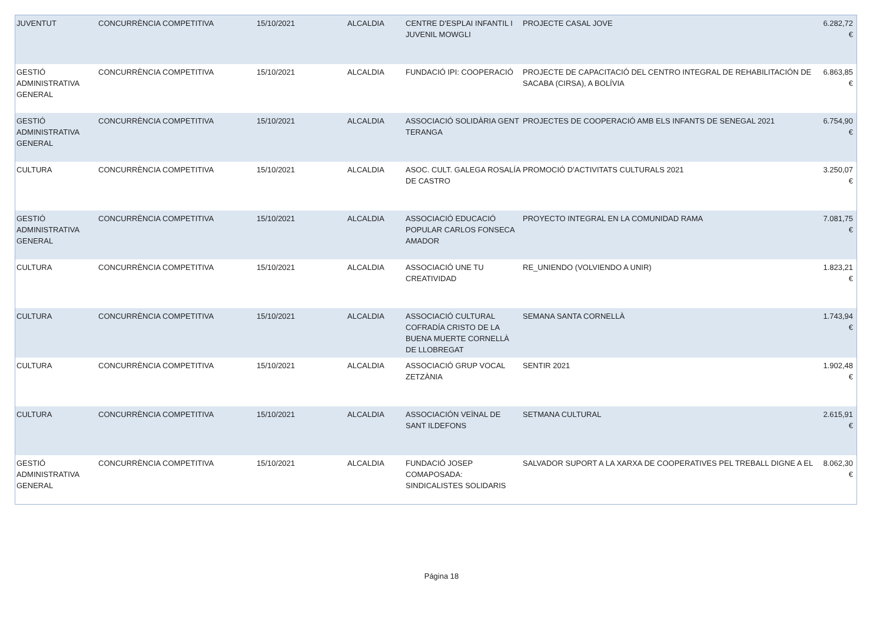| JUVENTUT | CONCURRÈNCIA COMPETITIVA | 15/10/2021 | ALCALDIA | CENTRE D'ESPLAI INFANTIL I JUVENIL MOWGLI | PROJECTE CASAL JOVE | 6.282,72 € |
| GESTIÓ ADMINISTRATIVA GENERAL | CONCURRÈNCIA COMPETITIVA | 15/10/2021 | ALCALDIA | FUNDACIÓ IPI: COOPERACIÓ | PROJECTE DE CAPACITACIÓ DEL CENTRO INTEGRAL DE REHABILITACIÓN DE SACABA (CIRSA), A BOLÍVIA | 6.863,85 € |
| GESTIÓ ADMINISTRATIVA GENERAL | CONCURRÈNCIA COMPETITIVA | 15/10/2021 | ALCALDIA | ASSOCIACIÓ SOLIDÀRIA GENT TERANGA | PROJECTES DE COOPERACIÓ AMB ELS INFANTS DE SENEGAL 2021 | 6.754,90 € |
| CULTURA | CONCURRÈNCIA COMPETITIVA | 15/10/2021 | ALCALDIA | ASOC. CULT. GALEGA ROSALÍA DE CASTRO | PROMOCIÓ D'ACTIVITATS CULTURALS 2021 | 3.250,07 € |
| GESTIÓ ADMINISTRATIVA GENERAL | CONCURRÈNCIA COMPETITIVA | 15/10/2021 | ALCALDIA | ASSOCIACIÓ EDUCACIÓ POPULAR CARLOS FONSECA AMADOR | PROYECTO INTEGRAL EN LA COMUNIDAD RAMA | 7.081,75 € |
| CULTURA | CONCURRÈNCIA COMPETITIVA | 15/10/2021 | ALCALDIA | ASSOCIACIÓ UNE TU CREATIVIDAD | RE_UNIENDO (VOLVIENDO A UNIR) | 1.823,21 € |
| CULTURA | CONCURRÈNCIA COMPETITIVA | 15/10/2021 | ALCALDIA | ASSOCIACIÓ CULTURAL COFRADÍA CRISTO DE LA BUENA MUERTE CORNELLÀ DE LLOBREGAT | SEMANA SANTA CORNELLÀ | 1.743,94 € |
| CULTURA | CONCURRÈNCIA COMPETITIVA | 15/10/2021 | ALCALDIA | ASSOCIACIÓ GRUP VOCAL ZETZÀNIA | SENTIR 2021 | 1.902,48 € |
| CULTURA | CONCURRÈNCIA COMPETITIVA | 15/10/2021 | ALCALDIA | ASSOCIACIÓN VEÏNAL DE SANT ILDEFONS | SETMANA CULTURAL | 2.615,91 € |
| GESTIÓ ADMINISTRATIVA GENERAL | CONCURRÈNCIA COMPETITIVA | 15/10/2021 | ALCALDIA | FUNDACIÓ JOSEP COMAPOSADA: SINDICALISTES SOLIDARIS | SALVADOR SUPORT A LA XARXA DE COOPERATIVES PEL TREBALL DIGNE A EL | 8.062,30 € |
Página 18